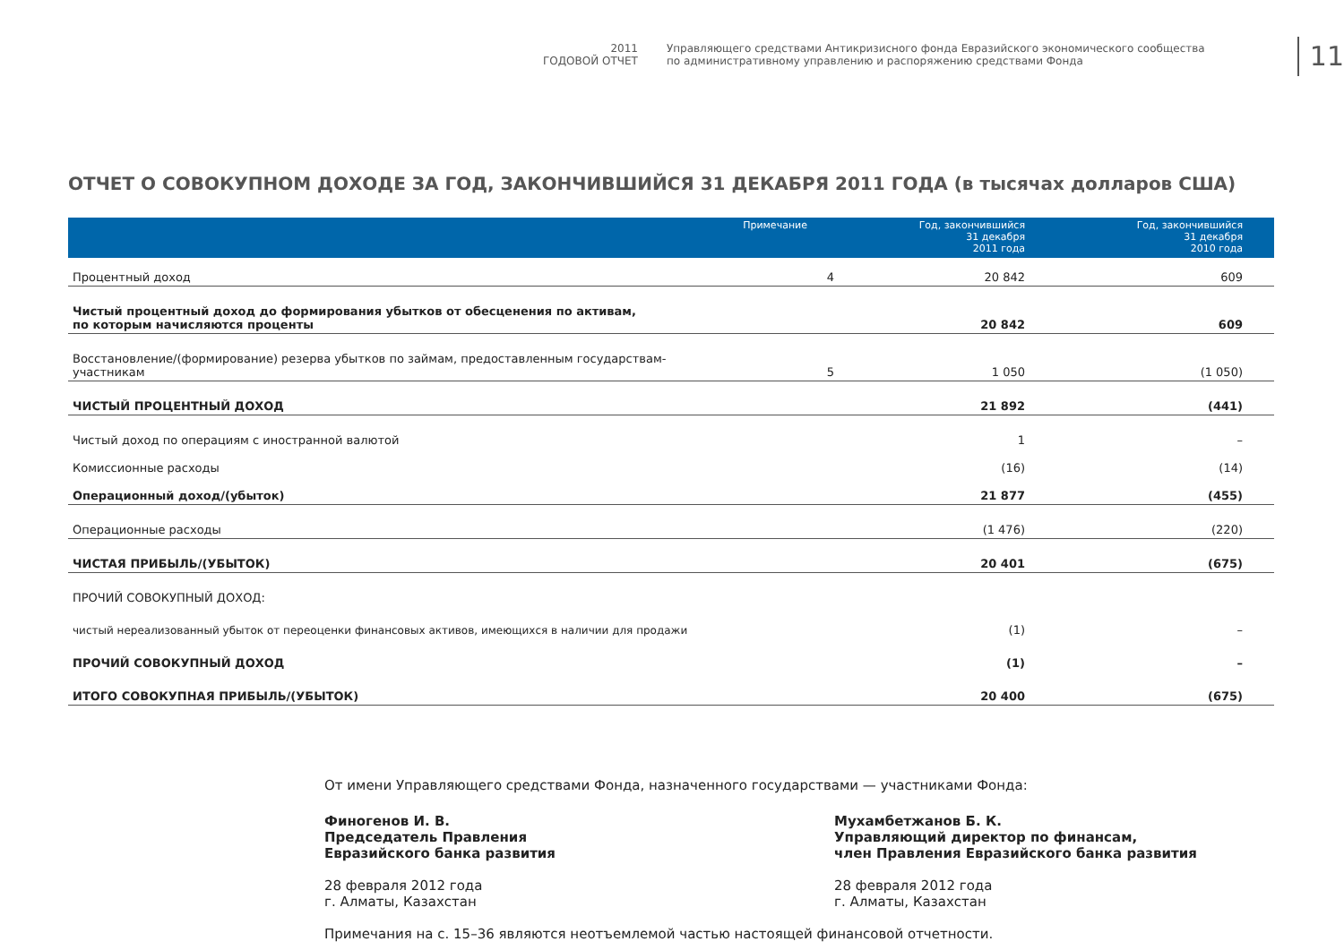2011
ГОДОВОЙ ОТЧЕТ
Управляющего средствами Антикризисного фонда Евразийского экономического сообщества
по административному управлению и распоряжению средствами Фонда
11
ОТЧЕТ О СОВОКУПНОМ ДОХОДЕ ЗА ГОД, ЗАКОНЧИВШИЙСЯ 31 ДЕКАБРЯ 2011 ГОДА (в тысячах долларов США)
| | Примечание | Год, закончившийся 31 декабря 2011 года | Год, закончившийся 31 декабря 2010 года |
| --- | --- | --- | --- |
| Процентный доход | 4 | 20 842 | 609 |
| Чистый процентный доход до формирования убытков от обесценения по активам, по которым начисляются проценты | | 20 842 | 609 |
| Восстановление/(формирование) резерва убытков по займам, предоставленным государствам-участникам | 5 | 1 050 | (1 050) |
| ЧИСТЫЙ ПРОЦЕНТНЫЙ ДОХОД | | 21 892 | (441) |
| Чистый доход по операциям с иностранной валютой | | 1 | – |
| Комиссионные расходы | | (16) | (14) |
| Операционный доход/(убыток) | | 21 877 | (455) |
| Операционные расходы | | (1 476) | (220) |
| ЧИСТАЯ ПРИБЫЛЬ/(УБЫТОК) | | 20 401 | (675) |
| ПРОЧИЙ СОВОКУПНЫЙ ДОХОД: | | | |
| чистый нереализованный убыток от переоценки финансовых активов, имеющихся в наличии для продажи | | (1) | – |
| ПРОЧИЙ СОВОКУПНЫЙ ДОХОД | | (1) | – |
| ИТОГО СОВОКУПНАЯ ПРИБЫЛЬ/(УБЫТОК) | | 20 400 | (675) |
От имени Управляющего средствами Фонда, назначенного государствами — участниками Фонда:
Финогенов И. В.
Председатель Правления
Евразийского банка развития
28 февраля 2012 года
г. Алматы, Казахстан
Мухамбетжанов Б. К.
Управляющий директор по финансам,
член Правления Евразийского банка развития
28 февраля 2012 года
г. Алматы, Казахстан
Примечания на с. 15–36 являются неотъемлемой частью настоящей финансовой отчетности.